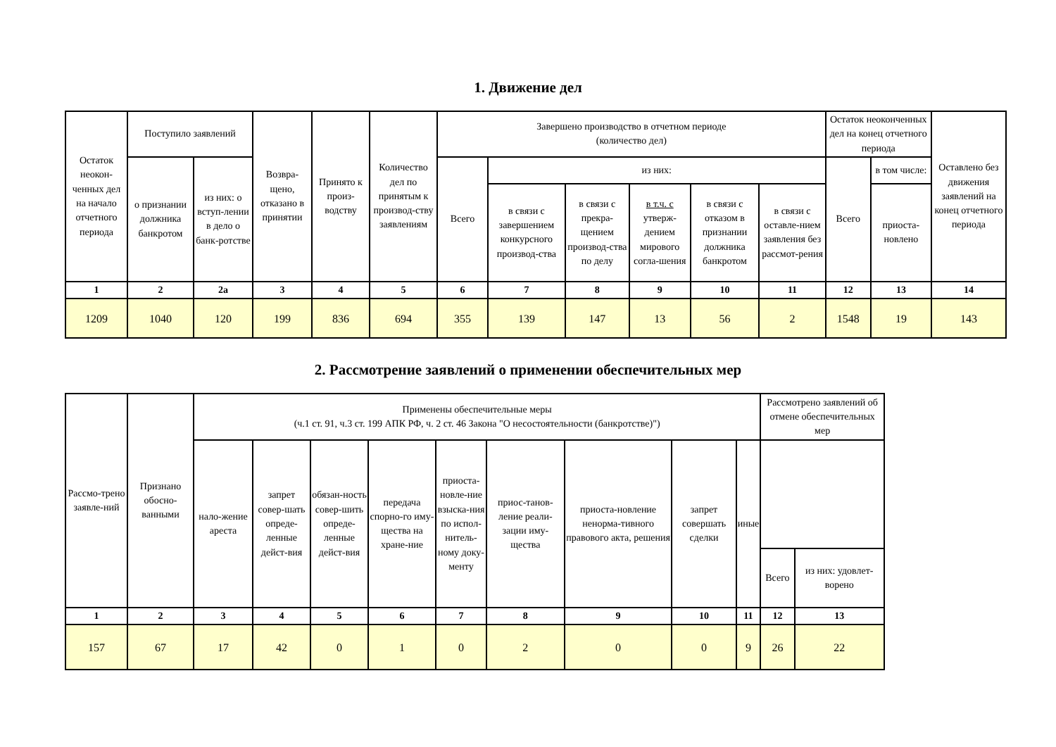1. Движение дел
| Остаток неокон-ченных дел на начало отчетного периода | Поступило заявлений | | Возвра-щено, отказано в принятии | Принято к произ-водству | Количество дел по принятым к производ-ству заявлениям | Завершено производство в отчетном периоде (количество дел) | | | | | | Остаток неоконченных дел на конец отчетного периода | | Оставлено без движения заявлений на конец отчетного периода |
| --- | --- | --- | --- | --- | --- | --- | --- | --- | --- | --- | --- | --- | --- | --- |
| | о признании должника банкротом | из них: о вступ-лении в дело о банк-ротстве | | | | Всего | из них: | | | | | Всего | в том числе: | |
| | | | | | | | в связи с завершением конкурсного производ-ства | в связи с прекра-щением производ-ства по делу | в т.ч. с утверж-дением мирового согла-шения | в связи с отказом в признании должника банкротом | в связи с оставле-нием заявления без рассмот-рения | | приоста-новлено | |
| 1 | 2 | 2а | 3 | 4 | 5 | 6 | 7 | 8 | 9 | 10 | 11 | 12 | 13 | 14 |
| 1209 | 1040 | 120 | 199 | 836 | 694 | 355 | 139 | 147 | 13 | 56 | 2 | 1548 | 19 | 143 |
2. Рассмотрение заявлений о применении обеспечительных мер
| Рассмо-трено заявле-ний | Признано обосно-ванными | Применены обеспечительные меры (ч.1 ст. 91, ч.3 ст. 199 АПК РФ, ч. 2 ст. 46 Закона "О несостоятельности (банкротстве)") | | | | | | | | | Рассмотрено заявлений об отмене обеспечительных мер | |
| --- | --- | --- | --- | --- | --- | --- | --- | --- | --- | --- | --- | --- |
| | | нало-жение ареста | запрет совер-шать опреде-ленные дейст-вия | обязан-ность совер-шить опреде-ленные дейст-вия | передача спорно-го иму-щества на хране-ние | приоста-новле-ние взыска-ния по испол-нитель-ному доку-менту | приос-танов-ление реали-зации иму-щества | приоста-новление ненорма-тивного правового акта, решения | запрет совершать сделки | иные | | |
| | | | | | | | | | | | Всего | из них: удовлет-ворено |
| 1 | 2 | 3 | 4 | 5 | 6 | 7 | 8 | 9 | 10 | 11 | 12 | 13 |
| 157 | 67 | 17 | 42 | 0 | 1 | 0 | 2 | 0 | 0 | 9 | 26 | 22 |